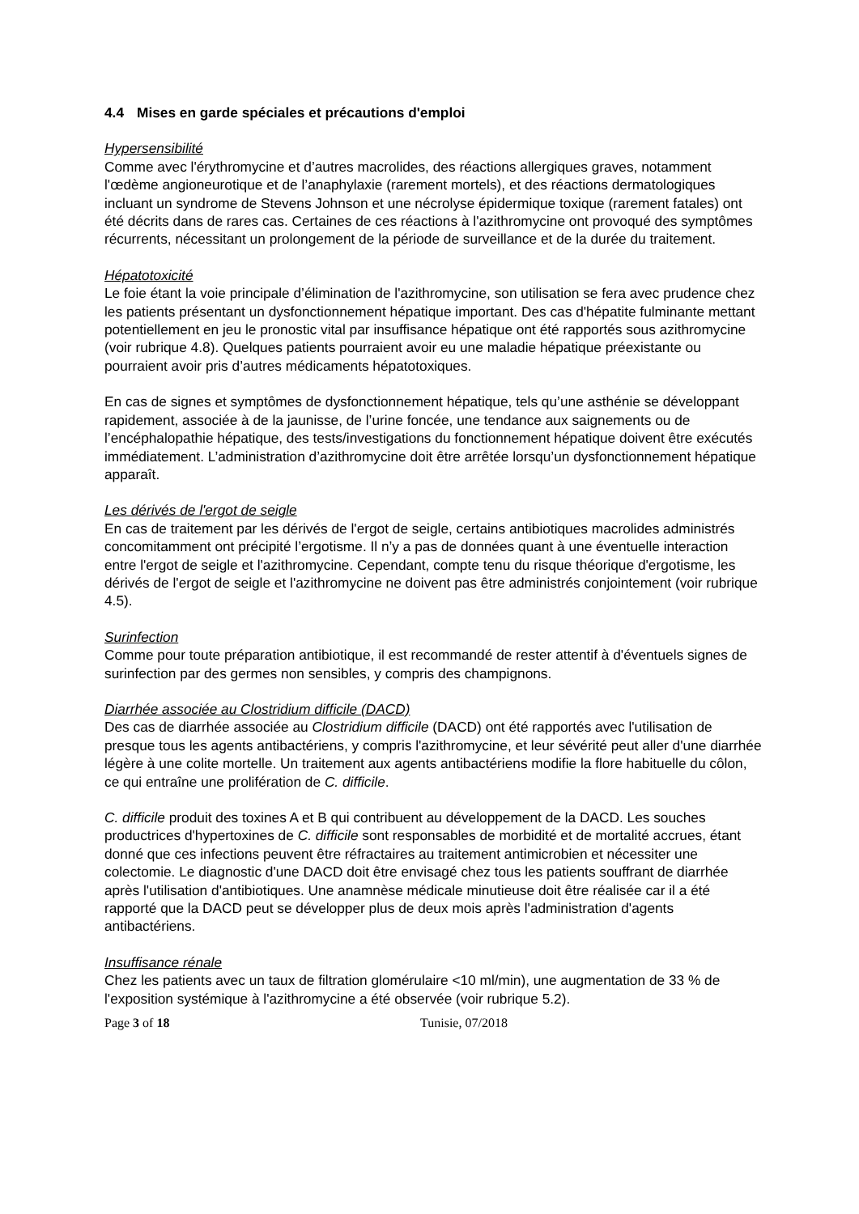4.4 Mises en garde spéciales et précautions d'emploi
Hypersensibilité
Comme avec l'érythromycine et d’autres macrolides, des réactions allergiques graves, notamment l'œdème angioneurotique et de l’anaphylaxie (rarement mortels), et des réactions dermatologiques incluant un syndrome de Stevens Johnson et une nécrolyse épidermique toxique (rarement fatales) ont été décrits dans de rares cas. Certaines de ces réactions à l'azithromycine ont provoqué des symptômes récurrents, nécessitant un prolongement de la période de surveillance et de la durée du traitement.
Hépatotoxicité
Le foie étant la voie principale d’élimination de l'azithromycine, son utilisation se fera avec prudence chez les patients présentant un dysfonctionnement hépatique important. Des cas d'hépatite fulminante mettant potentiellement en jeu le pronostic vital par insuffisance hépatique ont été rapportés sous azithromycine (voir rubrique 4.8). Quelques patients pourraient avoir eu une maladie hépatique préexistante ou pourraient avoir pris d’autres médicaments hépatotoxiques.
En cas de signes et symptômes de dysfonctionnement hépatique, tels qu’une asthénie se développant rapidement, associée à de la jaunisse, de l’urine foncée, une tendance aux saignements ou de l’encéphalopathie hépatique, des tests/investigations du fonctionnement hépatique doivent être exécutés immédiatement. L’administration d’azithromycine doit être arrêtée lorsqu’un dysfonctionnement hépatique apparaît.
Les dérivés de l'ergot de seigle
En cas de traitement par les dérivés de l'ergot de seigle, certains antibiotiques macrolides administrés concomitamment ont précipité l’ergotisme. Il n’y a pas de données quant à une éventuelle interaction entre l'ergot de seigle et l'azithromycine. Cependant, compte tenu du risque théorique d'ergotisme, les dérivés de l'ergot de seigle et l'azithromycine ne doivent pas être administrés conjointement (voir rubrique 4.5).
Surinfection
Comme pour toute préparation antibiotique, il est recommandé de rester attentif à d'éventuels signes de surinfection par des germes non sensibles, y compris des champignons.
Diarrhée associée au Clostridium difficile (DACD)
Des cas de diarrhée associée au Clostridium difficile (DACD) ont été rapportés avec l'utilisation de presque tous les agents antibactériens, y compris l'azithromycine, et leur sévérité peut aller d'une diarrhée légère à une colite mortelle. Un traitement aux agents antibactériens modifie la flore habituelle du côlon, ce qui entraîne une prolifération de C. difficile.
C. difficile produit des toxines A et B qui contribuent au développement de la DACD. Les souches productrices d'hypertoxines de C. difficile sont responsables de morbidité et de mortalité accrues, étant donné que ces infections peuvent être réfractaires au traitement antimicrobien et nécessiter une colectomie. Le diagnostic d'une DACD doit être envisagé chez tous les patients souffrant de diarrhée après l'utilisation d'antibiotiques. Une anamnèse médicale minutieuse doit être réalisée car il a été rapporté que la DACD peut se développer plus de deux mois après l'administration d'agents antibactériens.
Insuffisance rénale
Chez les patients avec un taux de filtration glomérulaire <10 ml/min), une augmentation de 33 % de l'exposition systémique à l'azithromycine a été observée (voir rubrique 5.2).
Page 3 of 18 Tunisie, 07/2018